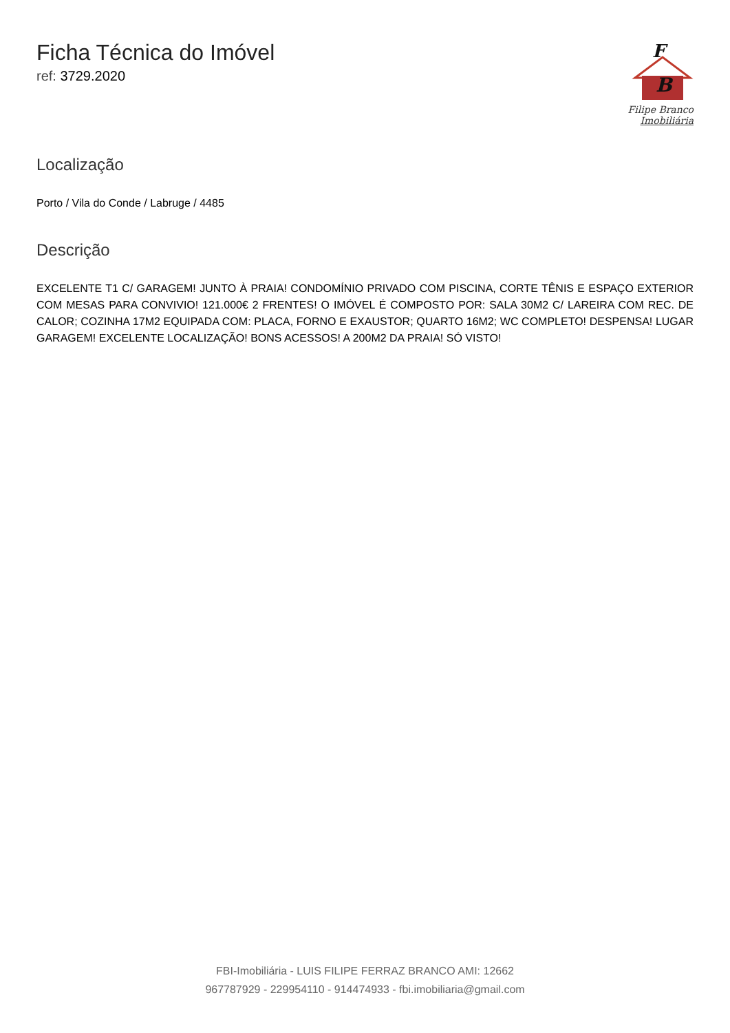Ficha Técnica do Imóvel
ref: 3729.2020
F
B
Filipe Branco
Imobiliária
Localização
Porto / Vila do Conde / Labruge / 4485
Descrição
EXCELENTE T1 C/ GARAGEM! JUNTO À PRAIA! CONDOMÍNIO PRIVADO COM PISCINA, CORTE TÊNIS E ESPAÇO EXTERIOR COM MESAS PARA CONVIVIO! 121.000€ 2 FRENTES! O IMÓVEL É COMPOSTO POR: SALA 30M2 C/ LAREIRA COM REC. DE CALOR; COZINHA 17M2 EQUIPADA COM: PLACA, FORNO E EXAUSTOR; QUARTO 16M2; WC COMPLETO! DESPENSA! LUGAR GARAGEM! EXCELENTE LOCALIZAÇÃO! BONS ACESSOS! A 200M2 DA PRAIA! SÓ VISTO!
FBI-Imobiliária - LUIS FILIPE FERRAZ BRANCO AMI: 12662
967787929 - 229954110 - 914474933 - fbi.imobiliaria@gmail.com